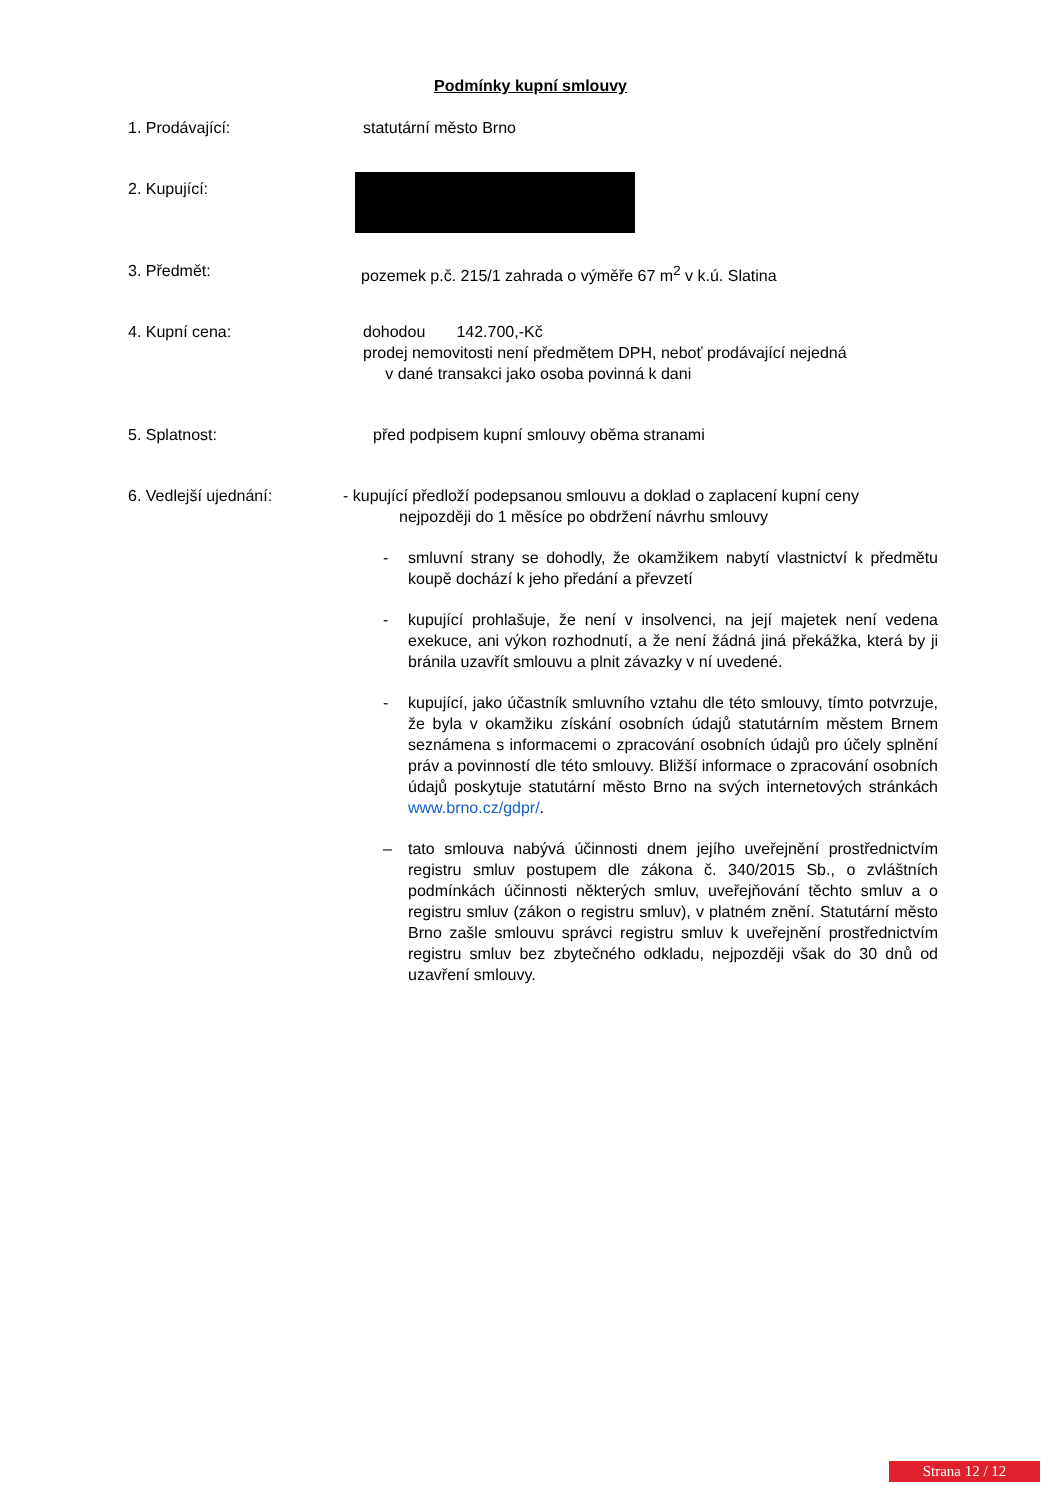Podmínky kupní smlouvy
1. Prodávající: statutární město Brno
2. Kupující:
3. Předmět: pozemek p.č. 215/1 zahrada o výměře 67 m<sup>2</sup> v k.ú. Slatina
4. Kupní cena: dohodou 142.700,-Kč
prodej nemovitosti není předmětem DPH, neboť prodávající nejedná
v dané transakci jako osoba povinná k dani
5. Splatnost: před podpisem kupní smlouvy oběma stranami
6. Vedlejší ujednání: - kupující předloží podepsanou smlouvu a doklad o zaplacení kupní ceny
nejpozději do 1 měsíce po obdržení návrhu smlouvy
- smluvní strany se dohodly, že okamžikem nabytí vlastnictví k předmětu koupě dochází k jeho předání a převzetí
- kupující prohlašuje, že není v insolvenci, na její majetek není vedena exekuce, ani výkon rozhodnutí, a že není žádná jiná překážka, která by ji bránila uzavřít smlouvu a plnit závazky v ní uvedené.
- kupující, jako účastník smluvního vztahu dle této smlouvy, tímto potvrzuje, že byla v okamžiku získání osobních údajů statutárním městem Brnem seznámena s informacemi o zpracování osobních údajů pro účely splnění práv a povinností dle této smlouvy. Bližší informace o zpracování osobních údajů poskytuje statutární město Brno na svých internetových stránkách www.brno.cz/gdpr/.
– tato smlouva nabývá účinnosti dnem jejího uveřejnění prostřednictvím registru smluv postupem dle zákona č. 340/2015 Sb., o zvláštních podmínkách účinnosti některých smluv, uveřejňování těchto smluv a o registru smluv (zákon o registru smluv), v platném znění. Statutární město Brno zašle smlouvu správci registru smluv k uveřejnění prostřednictvím registru smluv bez zbytečného odkladu, nejpozději však do 30 dnů od uzavření smlouvy.
Strana 12 / 12